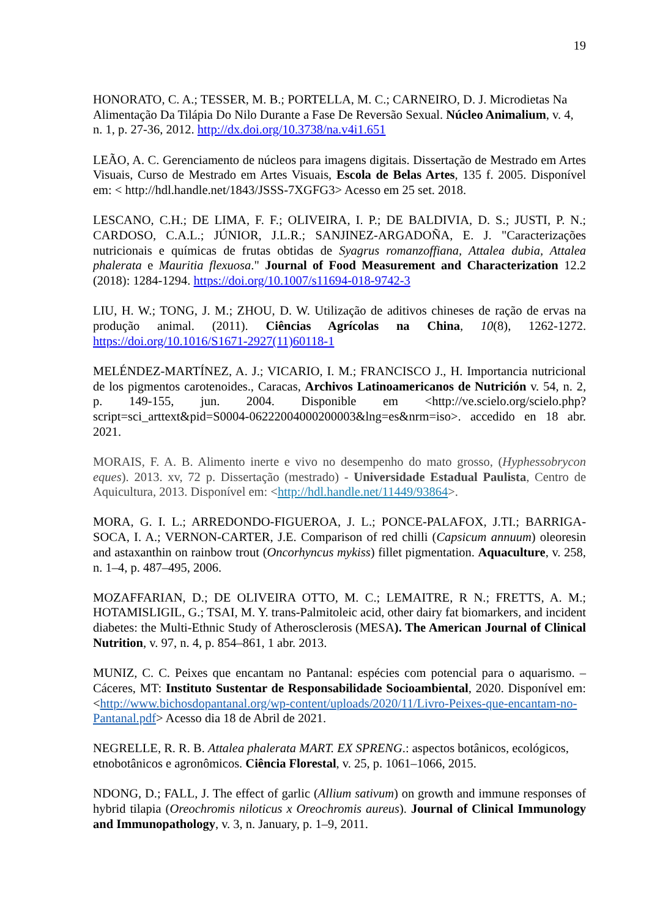19
HONORATO, C. A.; TESSER, M. B.; PORTELLA, M. C.; CARNEIRO, D. J. Microdietas Na Alimentação Da Tilápia Do Nilo Durante a Fase De Reversão Sexual. Núcleo Animalium, v. 4, n. 1, p. 27-36, 2012. http://dx.doi.org/10.3738/na.v4i1.651
LEÃO, A. C. Gerenciamento de núcleos para imagens digitais. Dissertação de Mestrado em Artes Visuais, Curso de Mestrado em Artes Visuais, Escola de Belas Artes, 135 f. 2005. Disponível em: < http://hdl.handle.net/1843/JSSS-7XGFG3> Acesso em 25 set. 2018.
LESCANO, C.H.; DE LIMA, F. F.; OLIVEIRA, I. P.; DE BALDIVIA, D. S.; JUSTI, P. N.; CARDOSO, C.A.L.; JÚNIOR, J.L.R.; SANJINEZ-ARGADOÑA, E. J. "Caracterizações nutricionais e químicas de frutas obtidas de Syagrus romanzoffiana, Attalea dubia, Attalea phalerata e Mauritia flexuosa." Journal of Food Measurement and Characterization 12.2 (2018): 1284-1294. https://doi.org/10.1007/s11694-018-9742-3
LIU, H. W.; TONG, J. M.; ZHOU, D. W. Utilização de aditivos chineses de ração de ervas na produção animal. (2011). Ciências Agrícolas na China, 10(8), 1262-1272. https://doi.org/10.1016/S1671-2927(11)60118-1
MELÉNDEZ-MARTÍNEZ, A. J.; VICARIO, I. M.; FRANCISCO J., H. Importancia nutricional de los pigmentos carotenoides., Caracas, Archivos Latinoamericanos de Nutrición v. 54, n. 2, p. 149-155, jun. 2004. Disponible em <http://ve.scielo.org/scielo.php?script=sci_arttext&pid=S0004-06222004000200003&lng=es&nrm=iso>. accedido en 18 abr. 2021.
MORAIS, F. A. B. Alimento inerte e vivo no desempenho do mato grosso, (Hyphessobrycon eques). 2013. xv, 72 p. Dissertação (mestrado) - Universidade Estadual Paulista, Centro de Aquicultura, 2013. Disponível em: <http://hdl.handle.net/11449/93864>.
MORA, G. I. L.; ARREDONDO-FIGUEROA, J. L.; PONCE-PALAFOX, J.TI.; BARRIGA-SOCA, I. A.; VERNON-CARTER, J.E. Comparison of red chilli (Capsicum annuum) oleoresin and astaxanthin on rainbow trout (Oncorhyncus mykiss) fillet pigmentation. Aquaculture, v. 258, n. 1–4, p. 487–495, 2006.
MOZAFFARIAN, D.; DE OLIVEIRA OTTO, M. C.; LEMAITRE, R N.; FRETTS, A. M.; HOTAMISLIGIL, G.; TSAI, M. Y. trans-Palmitoleic acid, other dairy fat biomarkers, and incident diabetes: the Multi-Ethnic Study of Atherosclerosis (MESA). The American Journal of Clinical Nutrition, v. 97, n. 4, p. 854–861, 1 abr. 2013.
MUNIZ, C. C. Peixes que encantam no Pantanal: espécies com potencial para o aquarismo. – Cáceres, MT: Instituto Sustentar de Responsabilidade Socioambiental, 2020. Disponível em:<http://www.bichosdopantanal.org/wp-content/uploads/2020/11/Livro-Peixes-que-encantam-no-Pantanal.pdf> Acesso dia 18 de Abril de 2021.
NEGRELLE, R. R. B. Attalea phalerata MART. EX SPRENG.: aspectos botânicos, ecológicos, etnobotânicos e agronômicos. Ciência Florestal, v. 25, p. 1061–1066, 2015.
NDONG, D.; FALL, J. The effect of garlic (Allium sativum) on growth and immune responses of hybrid tilapia (Oreochromis niloticus x Oreochromis aureus). Journal of Clinical Immunology and Immunopathology, v. 3, n. January, p. 1–9, 2011.